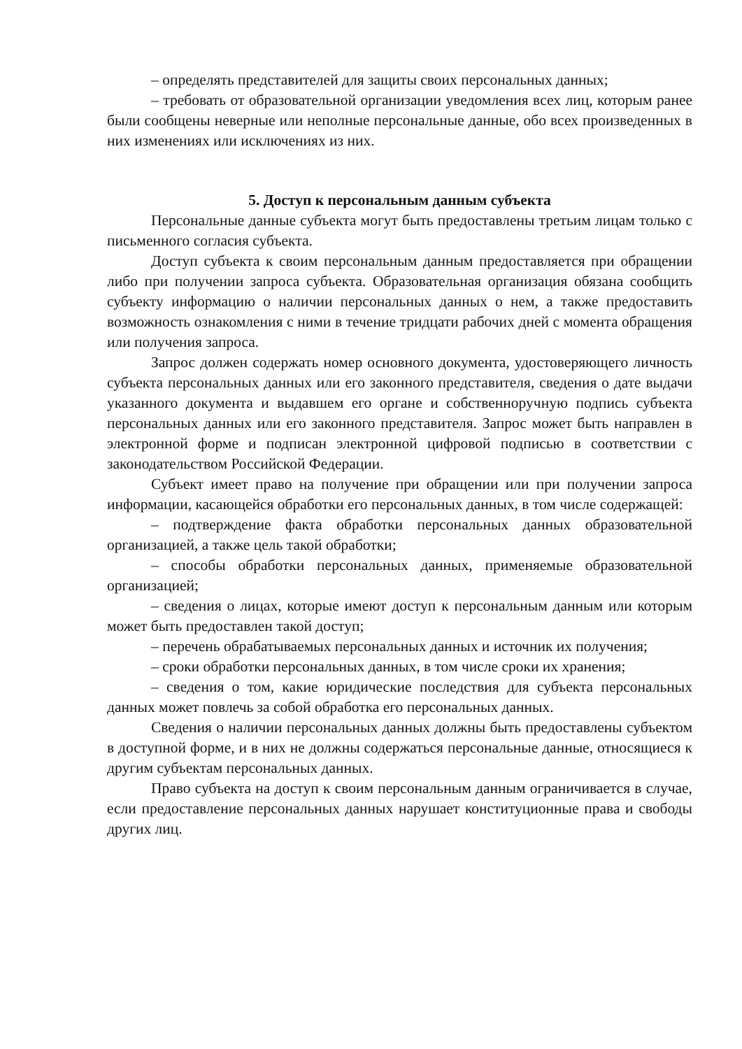– определять представителей для защиты своих персональных данных;
– требовать от образовательной организации уведомления всех лиц, которым ранее были сообщены неверные или неполные персональные данные, обо всех произведенных в них изменениях или исключениях из них.
5. Доступ к персональным данным субъекта
Персональные данные субъекта могут быть предоставлены третьим лицам только с письменного согласия субъекта.
Доступ субъекта к своим персональным данным предоставляется при обращении либо при получении запроса субъекта. Образовательная организация обязана сообщить субъекту информацию о наличии персональных данных о нем, а также предоставить возможность ознакомления с ними в течение тридцати рабочих дней с момента обращения или получения запроса.
Запрос должен содержать номер основного документа, удостоверяющего личность субъекта персональных данных или его законного представителя, сведения о дате выдачи указанного документа и выдавшем его органе и собственноручную подпись субъекта персональных данных или его законного представителя. Запрос может быть направлен в электронной форме и подписан электронной цифровой подписью в соответствии с законодательством Российской Федерации.
Субъект имеет право на получение при обращении или при получении запроса информации, касающейся обработки его персональных данных, в том числе содержащей:
– подтверждение факта обработки персональных данных образовательной организацией, а также цель такой обработки;
– способы обработки персональных данных, применяемые образовательной организацией;
– сведения о лицах, которые имеют доступ к персональным данным или которым может быть предоставлен такой доступ;
– перечень обрабатываемых персональных данных и источник их получения;
– сроки обработки персональных данных, в том числе сроки их хранения;
– сведения о том, какие юридические последствия для субъекта персональных данных может повлечь за собой обработка его персональных данных.
Сведения о наличии персональных данных должны быть предоставлены субъектом в доступной форме, и в них не должны содержаться персональные данные, относящиеся к другим субъектам персональных данных.
Право субъекта на доступ к своим персональным данным ограничивается в случае, если предоставление персональных данных нарушает конституционные права и свободы других лиц.